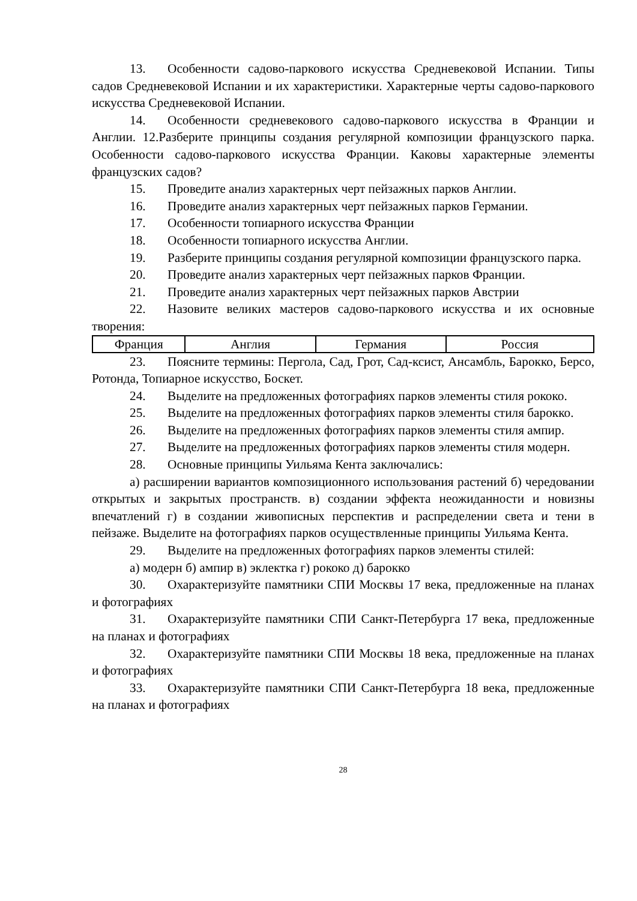13. Особенности садово-паркового искусства Средневековой Испании. Типы садов Средневековой Испании и их характеристики. Характерные черты садово-паркового искусства Средневековой Испании.
14. Особенности средневекового садово-паркового искусства в Франции и Англии. 12.Разберите принципы создания регулярной композиции французского парка. Особенности садово-паркового искусства Франции. Каковы характерные элементы французских садов?
15. Проведите анализ характерных черт пейзажных парков Англии.
16. Проведите анализ характерных черт пейзажных парков Германии.
17. Особенности топиарного искусства Франции
18. Особенности топиарного искусства Англии.
19. Разберите принципы создания регулярной композиции французского парка.
20. Проведите анализ характерных черт пейзажных парков Франции.
21. Проведите анализ характерных черт пейзажных парков Австрии
22. Назовите великих мастеров садово-паркового искусства и их основные творения:
| Франция | Англия | Германия | Россия |
23. Поясните термины: Пергола, Сад, Грот, Сад-ксист, Ансамбль, Барокко, Берсо, Ротонда, Топиарное искусство, Боскет.
24. Выделите на предложенных фотографиях парков элементы стиля рококо.
25. Выделите на предложенных фотографиях парков элементы стиля барокко.
26. Выделите на предложенных фотографиях парков элементы стиля ампир.
27. Выделите на предложенных фотографиях парков элементы стиля модерн.
28. Основные принципы Уильяма Кента заключались:
а) расширении вариантов композиционного использования растений б) чередовании открытых и закрытых пространств. в) создании эффекта неожиданности и новизны впечатлений г) в создании живописных перспектив и распределении света и тени в пейзаже. Выделите на фотографиях парков осуществленные принципы Уильяма Кента.
29. Выделите на предложенных фотографиях парков элементы стилей:
а) модерн б) ампир в) эклектка г) рококо д) барокко
30. Охарактеризуйте памятники СПИ Москвы 17 века, предложенные на планах и фотографиях
31. Охарактеризуйте памятники СПИ Санкт-Петербурга 17 века, предложенные на планах и фотографиях
32. Охарактеризуйте памятники СПИ Москвы 18 века, предложенные на планах и фотографиях
33. Охарактеризуйте памятники СПИ Санкт-Петербурга 18 века, предложенные на планах и фотографиях
28